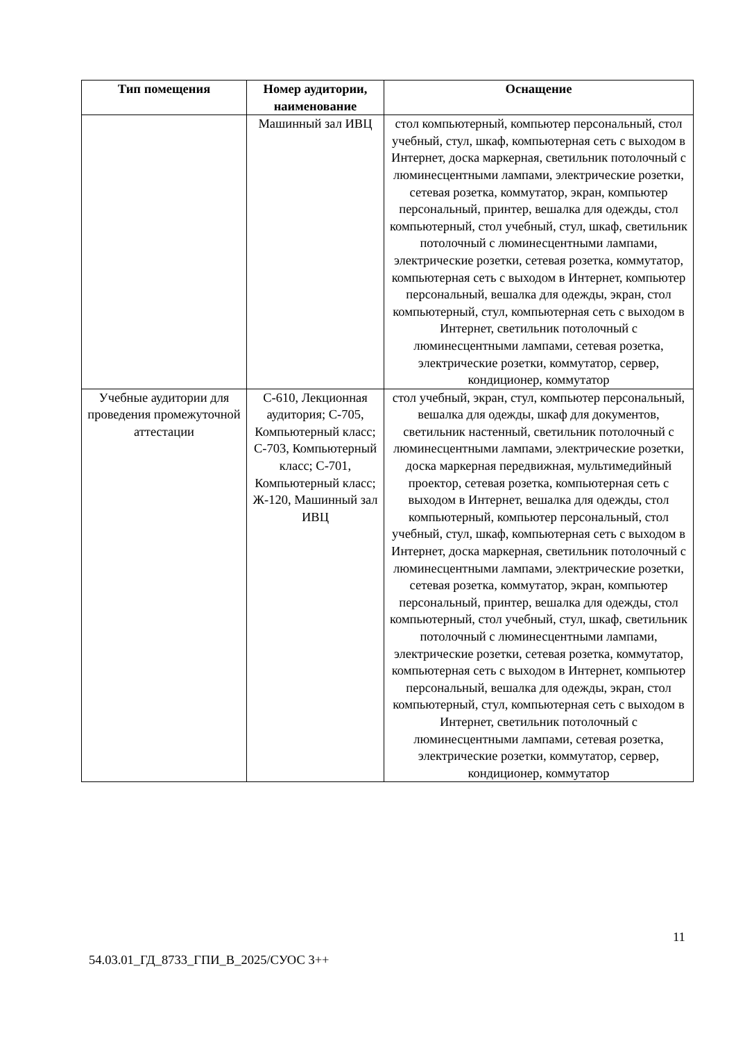| Тип помещения | Номер аудитории, наименование | Оснащение |
| --- | --- | --- |
| | Машинный зал ИВЦ | стол компьютерный, компьютер персональный, стол учебный, стул, шкаф, компьютерная сеть с выходом в Интернет, доска маркерная, светильник потолочный с люминесцентными лампами, электрические розетки, сетевая розетка, коммутатор, экран, компьютер персональный, принтер, вешалка для одежды, стол компьютерный, стол учебный, стул, шкаф, светильник потолочный с люминесцентными лампами, электрические розетки, сетевая розетка, коммутатор, компьютерная сеть с выходом в Интернет, компьютер персональный, вешалка для одежды, экран, стол компьютерный, стул, компьютерная сеть с выходом в Интернет, светильник потолочный с люминесцентными лампами, сетевая розетка, электрические розетки, коммутатор, сервер, кондиционер, коммутатор |
| Учебные аудитории для проведения промежуточной аттестации | С-610, Лекционная аудитория; С-705, Компьютерный класс; С-703, Компьютерный класс; С-701, Компьютерный класс; Ж-120, Машинный зал ИВЦ | стол учебный, экран, стул, компьютер персональный, вешалка для одежды, шкаф для документов, светильник настенный, светильник потолочный с люминесцентными лампами, электрические розетки, доска маркерная передвижная, мультимедийный проектор, сетевая розетка, компьютерная сеть с выходом в Интернет, вешалка для одежды, стол компьютерный, компьютер персональный, стол учебный, стул, шкаф, компьютерная сеть с выходом в Интернет, доска маркерная, светильник потолочный с люминесцентными лампами, электрические розетки, сетевая розетка, коммутатор, экран, компьютер персональный, принтер, вешалка для одежды, стол компьютерный, стол учебный, стул, шкаф, светильник потолочный с люминесцентными лампами, электрические розетки, сетевая розетка, коммутатор, компьютерная сеть с выходом в Интернет, компьютер персональный, вешалка для одежды, экран, стол компьютерный, стул, компьютерная сеть с выходом в Интернет, светильник потолочный с люминесцентными лампами, сетевая розетка, электрические розетки, коммутатор, сервер, кондиционер, коммутатор |
11
54.03.01_ГД_8733_ГПИ_В_2025/СУОС 3++